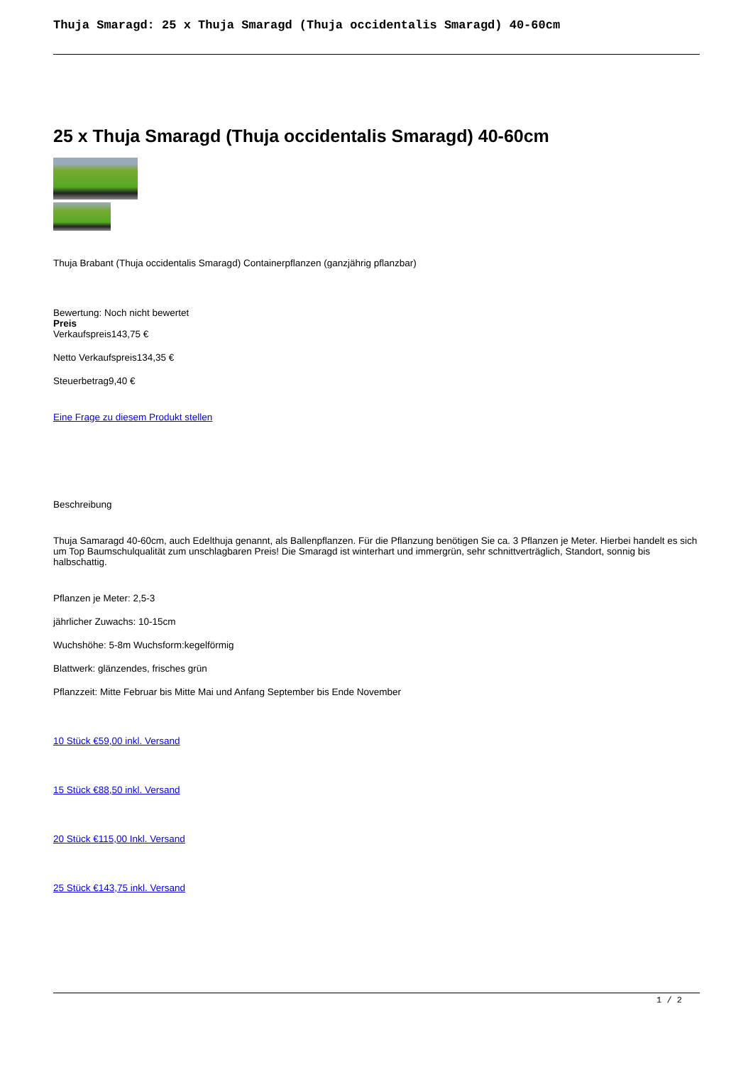Thuja Smaragd: 25 x Thuja Smaragd (Thuja occidentalis Smaragd) 40-60cm
25 x Thuja Smaragd (Thuja occidentalis Smaragd) 40-60cm
Thuja Brabant (Thuja occidentalis Smaragd) Containerpflanzen (ganzjährig pflanzbar)
Bewertung: Noch nicht bewertet
Preis
Verkaufspreis143,75 €
Netto Verkaufspreis134,35 €
Steuerbetrag9,40 €
Eine Frage zu diesem Produkt stellen
Beschreibung
Thuja Samaragd 40-60cm, auch Edelthuja genannt, als Ballenpflanzen. Für die Pflanzung benötigen Sie ca. 3 Pflanzen je Meter. Hierbei handelt es sich um Top Baumschulqualität zum unschlagbaren Preis! Die Smaragd ist winterhart und immergrün, sehr schnittverträglich, Standort, sonnig bis halbschattig.
Pflanzen je Meter: 2,5-3
jährlicher Zuwachs: 10-15cm
Wuchshöhe: 5-8m Wuchsform:kegelförmig
Blattwerk: glänzendes, frisches grün
Pflanzzeit: Mitte Februar bis Mitte Mai und Anfang September bis Ende November
10 Stück €59,00 inkl. Versand
15 Stück €88,50 inkl. Versand
20 Stück €115,00 Inkl. Versand
25 Stück €143,75 inkl. Versand
1 / 2